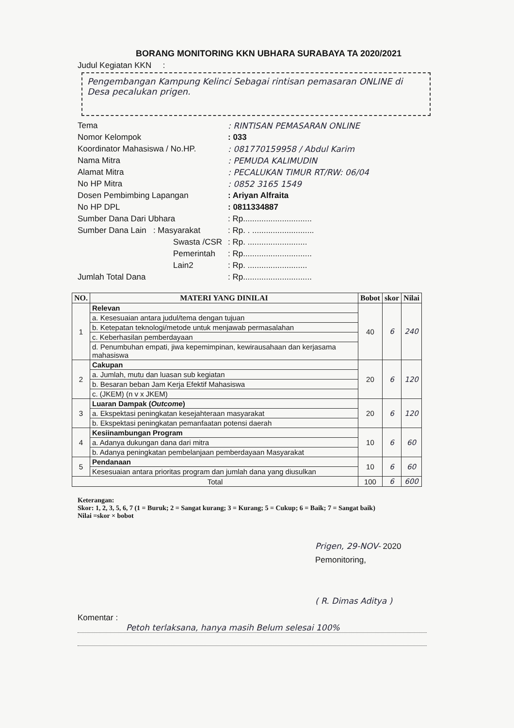BORANG MONITORING KKN UBHARA SURABAYA TA 2020/2021
Judul Kegiatan KKN :
Pengembangan Kampung Kelinci Sebagai rintisan pemasaran ONLINE di Desa pecalukan prigen.
Tema : RINTISAN PEMASARAN ONLINE
Nomor Kelompok : 033
Koordinator Mahasiswa / No.HP. : 081770159958 / Abdul Karim
Nama Mitra : PEMUDA KALIMUDIN
Alamat Mitra : PECALUKAN TIMUR RT/RW: 06/04
No HP Mitra : 0852 3165 1549
Dosen Pembimbing Lapangan : Ariyan Alfraita
No HP DPL : 0811334887
Sumber Dana Dari Ubhara : Rp..............................
Sumber Dana Lain : Masyarakat
: Rp. . ...........................
Swasta /CSR : Rp. ..........................
Pemerintah : Rp..............................
Lain2 : Rp. ..........................
Jumlah Total Dana : Rp..............................
| NO. | MATERI YANG DINILAI | Bobot | skor | Nilai |
| --- | --- | --- | --- | --- |
| 1 | Relevan | 40 | 6 | 240 |
| | a. Kesesuaian antara judul/tema dengan tujuan | | | |
| | b. Ketepatan teknologi/metode untuk menjawab permasalahan | | | |
| | c. Keberhasilan pemberdayaan | | | |
| | d. Penumbuhan empati, jiwa kepemimpinan, kewirausahaan dan kerjasama mahasiswa | | | |
| 2 | Cakupan | 20 | 6 | 120 |
| | a. Jumlah, mutu dan luasan sub kegiatan | | | |
| | b. Besaran beban Jam Kerja Efektif Mahasiswa | | | |
| | c. (JKEM) (n v x JKEM) | | | |
| 3 | Luaran Dampak ( Outcome ) | 20 | 6 | 120 |
| | a. Ekspektasi peningkatan kesejahteraan masyarakat | | | |
| | b. Ekspektasi peningkatan pemanfaatan potensi daerah | | | |
| 4 | Kesiinambungan Program | 10 | 6 | 60 |
| | a. Adanya dukungan dana dari mitra | | | |
| | b. Adanya peningkatan pembelanjaan pemberdayaan Masyarakat | | | |
| 5 | Pendanaan | 10 | 6 | 60 |
| | Kesesuaian antara prioritas program dan jumlah dana yang diusulkan | | | |
| Total | | 100 | 6 | 600 |
Keterangan:
Skor: 1, 2, 3, 5, 6, 7 (1 = Buruk; 2 = Sangat kurang; 3 = Kurang; 5 = Cukup; 6 = Baik; 7 = Sangat baik)
Nilai =skor × bobot
Prigen, 29-NOV- 2020
Pemonitoring,
( R. Dimas Aditya )
Komentar :
Petoh terlaksana, hanya masih Belum selesai 100%